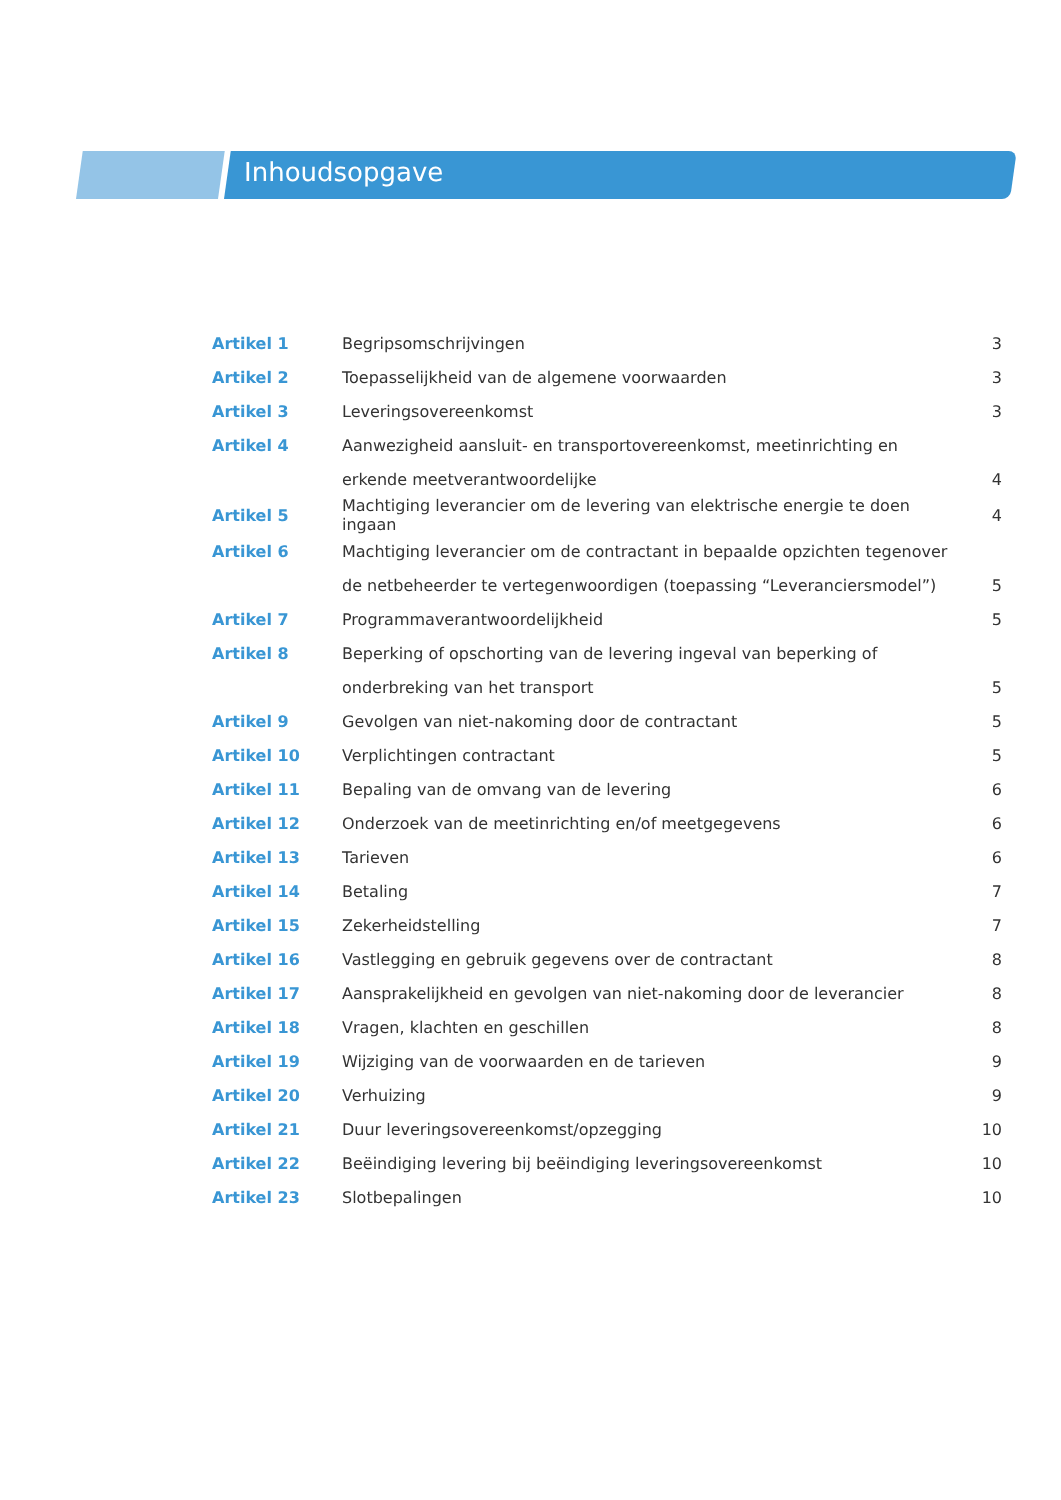Inhoudsopgave
| Artikel 1 | Begripsomschrijvingen | 3 |
| Artikel 2 | Toepasselijkheid van de algemene voorwaarden | 3 |
| Artikel 3 | Leveringsovereenkomst | 3 |
| Artikel 4 | Aanwezigheid aansluit- en transportovereenkomst, meetinrichting en | |
| | erkende meetverantwoordelijke | 4 |
| Artikel 5 | Machtiging leverancier om de levering van elektrische energie te doen ingaan | 4 |
| Artikel 6 | Machtiging leverancier om de contractant in bepaalde opzichten tegenover | |
| | de netbeheerder te vertegenwoordigen (toepassing “Leveranciersmodel”) | 5 |
| Artikel 7 | Programmaverantwoordelijkheid | 5 |
| Artikel 8 | Beperking of opschorting van de levering ingeval van beperking of | |
| | onderbreking van het transport | 5 |
| Artikel 9 | Gevolgen van niet-nakoming door de contractant | 5 |
| Artikel 10 | Verplichtingen contractant | 5 |
| Artikel 11 | Bepaling van de omvang van de levering | 6 |
| Artikel 12 | Onderzoek van de meetinrichting en/of meetgegevens | 6 |
| Artikel 13 | Tarieven | 6 |
| Artikel 14 | Betaling | 7 |
| Artikel 15 | Zekerheidstelling | 7 |
| Artikel 16 | Vastlegging en gebruik gegevens over de contractant | 8 |
| Artikel 17 | Aansprakelijkheid en gevolgen van niet-nakoming door de leverancier | 8 |
| Artikel 18 | Vragen, klachten en geschillen | 8 |
| Artikel 19 | Wijziging van de voorwaarden en de tarieven | 9 |
| Artikel 20 | Verhuizing | 9 |
| Artikel 21 | Duur leveringsovereenkomst/opzegging | 10 |
| Artikel 22 | Beëindiging levering bij beëindiging leveringsovereenkomst | 10 |
| Artikel 23 | Slotbepalingen | 10 |